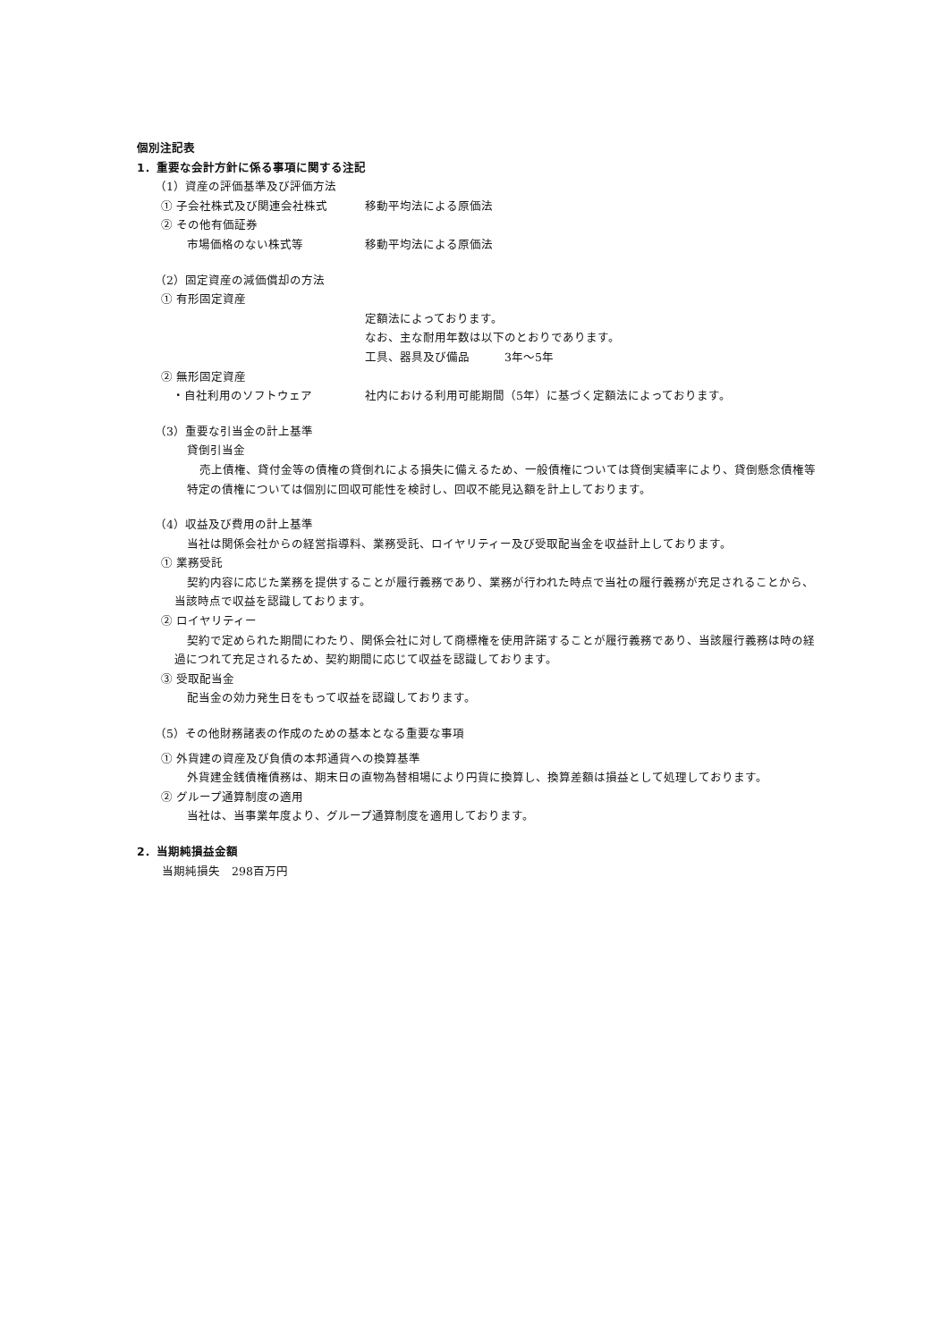個別注記表
1．重要な会計方針に係る事項に関する注記
（1）資産の評価基準及び評価方法
① 子会社株式及び関連会社株式 移動平均法による原価法
② その他有価証券
市場価格のない株式等 移動平均法による原価法
（2）固定資産の減価償却の方法
① 有形固定資産
定額法によっております。
なお、主な耐用年数は以下のとおりであります。
工具、器具及び備品　　　3年～5年
② 無形固定資産
・自社利用のソフトウェア 社内における利用可能期間（5年）に基づく定額法によっております。
（3）重要な引当金の計上基準
貸倒引当金
売上債権、貸付金等の債権の貸倒れによる損失に備えるため、一般債権については貸倒実績率により、貸倒懸念債権等特定の債権については個別に回収可能性を検討し、回収不能見込額を計上しております。
（4）収益及び費用の計上基準
当社は関係会社からの経営指導料、業務受託、ロイヤリティー及び受取配当金を収益計上しております。
① 業務受託
契約内容に応じた業務を提供することが履行義務であり、業務が行われた時点で当社の履行義務が充足されることから、当該時点で収益を認識しております。
② ロイヤリティー
契約で定められた期間にわたり、関係会社に対して商標権を使用許諾することが履行義務であり、当該履行義務は時の経過につれて充足されるため、契約期間に応じて収益を認識しております。
③ 受取配当金
配当金の効力発生日をもって収益を認識しております。
（5）その他財務諸表の作成のための基本となる重要な事項
① 外貨建の資産及び負債の本邦通貨への換算基準
外貨建金銭債権債務は、期末日の直物為替相場により円貨に換算し、換算差額は損益として処理しております。
② グループ通算制度の適用
当社は、当事業年度より、グループ通算制度を適用しております。
2．当期純損益金額
当期純損失　298百万円